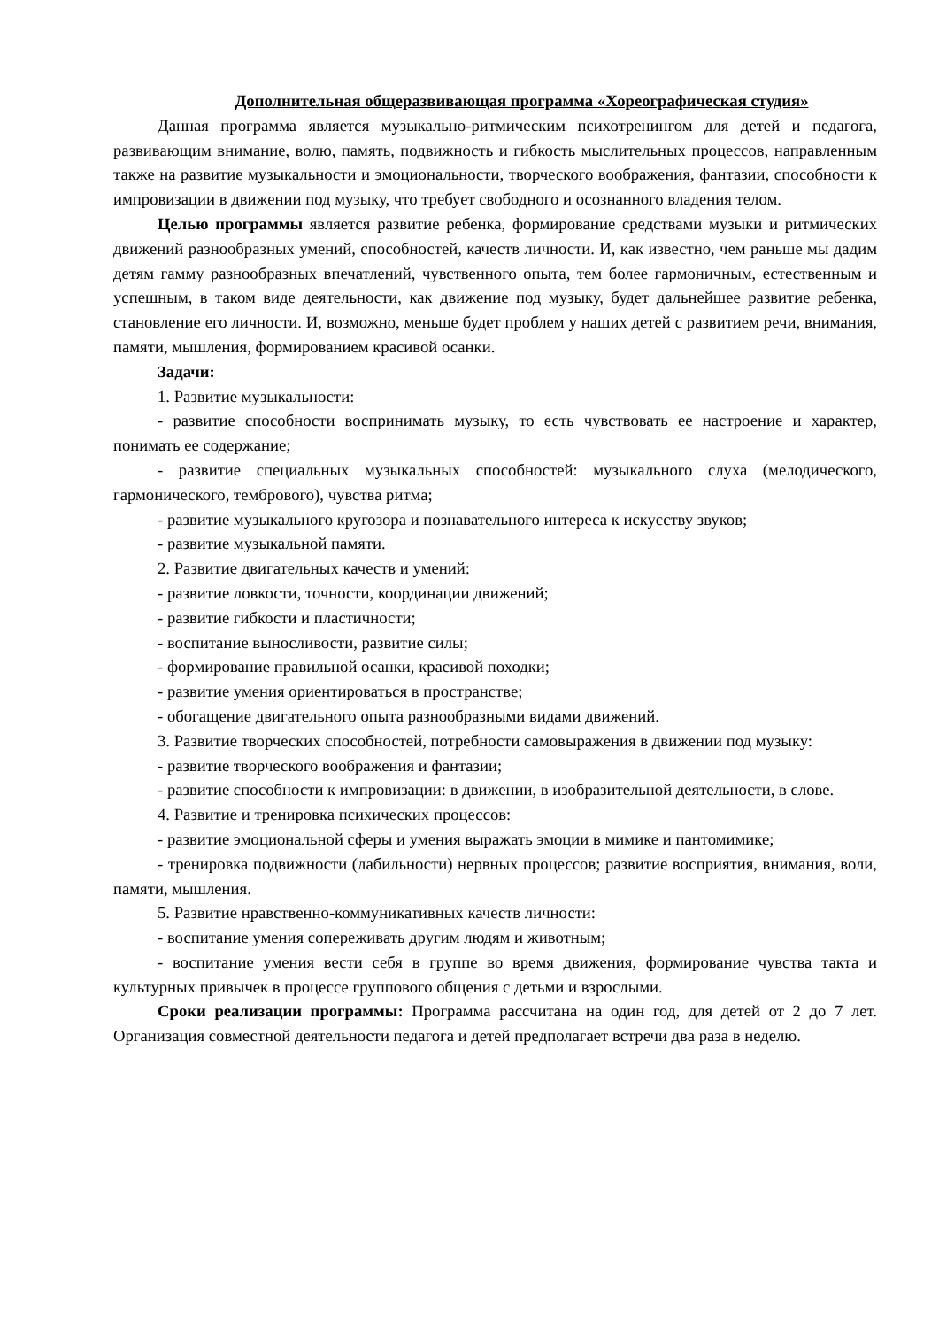Дополнительная общеразвивающая программа «Хореографическая студия»
Данная программа является музыкально-ритмическим психотренингом для детей и педагога, развивающим внимание, волю, память, подвижность и гибкость мыслительных процессов, направленным также на развитие музыкальности и эмоциональности, творческого воображения, фантазии, способности к импровизации в движении под музыку, что требует свободного и осознанного владения телом.
Целью программы является развитие ребенка, формирование средствами музыки и ритмических движений разнообразных умений, способностей, качеств личности. И, как известно, чем раньше мы дадим детям гамму разнообразных впечатлений, чувственного опыта, тем более гармоничным, естественным и успешным, в таком виде деятельности, как движение под музыку, будет дальнейшее развитие ребенка, становление его личности. И, возможно, меньше будет проблем у наших детей с развитием речи, внимания, памяти, мышления, формированием красивой осанки.
Задачи:
1. Развитие музыкальности:
- развитие способности воспринимать музыку, то есть чувствовать ее настроение и характер, понимать ее содержание;
- развитие специальных музыкальных способностей: музыкального слуха (мелодического, гармонического, тембрового), чувства ритма;
- развитие музыкального кругозора и познавательного интереса к искусству звуков;
- развитие музыкальной памяти.
2. Развитие двигательных качеств и умений:
- развитие ловкости, точности, координации движений;
- развитие гибкости и пластичности;
- воспитание выносливости, развитие силы;
- формирование правильной осанки, красивой походки;
- развитие умения ориентироваться в пространстве;
- обогащение двигательного опыта разнообразными видами движений.
3. Развитие творческих способностей, потребности самовыражения в движении под музыку:
- развитие творческого воображения и фантазии;
- развитие способности к импровизации: в движении, в изобразительной деятельности, в слове.
4. Развитие и тренировка психических процессов:
- развитие эмоциональной сферы и умения выражать эмоции в мимике и пантомимике;
- тренировка подвижности (лабильности) нервных процессов; развитие восприятия, внимания, воли, памяти, мышления.
5. Развитие нравственно-коммуникативных качеств личности:
- воспитание умения сопереживать другим людям и животным;
- воспитание умения вести себя в группе во время движения, формирование чувства такта и культурных привычек в процессе группового общения с детьми и взрослыми.
Сроки реализации программы: Программа рассчитана на один год, для детей от 2 до 7 лет. Организация совместной деятельности педагога и детей предполагает встречи два раза в неделю.